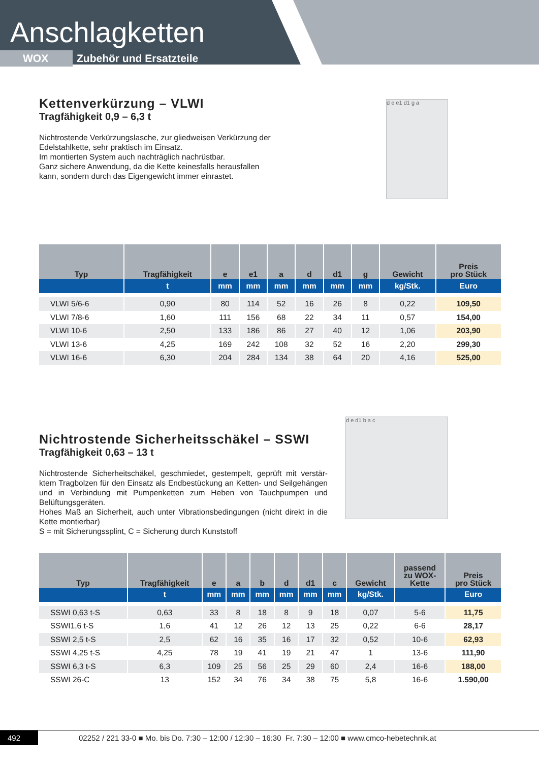Anschlagketten
WOX Zubehör und Ersatzteile
Kettenverkürzung – VLWI
Tragfähigkeit 0,9 – 6,3 t
Nichtrostende Verkürzungslasche, zur gliedweisen Verkürzung der Edelstahlkette, sehr praktisch im Einsatz.
Im montierten System auch nachträglich nachrüstbar.
Ganz sichere Anwendung, da die Kette keinesfalls herausfallen kann, sondern durch das Eigengewicht immer einrastet.
d e e1 d1 g a
| Typ | Tragfähigkeit | e | e1 | a | d | d1 | g | Gewicht | Preis pro Stück |
| --- | --- | --- | --- | --- | --- | --- | --- | --- | --- |
| | t | mm | mm | mm | mm | mm | mm | kg/Stk. | Euro |
| VLWI 5/6-6 | 0,90 | 80 | 114 | 52 | 16 | 26 | 8 | 0,22 | 109,50 |
| VLWI 7/8-6 | 1,60 | 111 | 156 | 68 | 22 | 34 | 11 | 0,57 | 154,00 |
| VLWI 10-6 | 2,50 | 133 | 186 | 86 | 27 | 40 | 12 | 1,06 | 203,90 |
| VLWI 13-6 | 4,25 | 169 | 242 | 108 | 32 | 52 | 16 | 2,20 | 299,30 |
| VLWI 16-6 | 6,30 | 204 | 284 | 134 | 38 | 64 | 20 | 4,16 | 525,00 |
Nichtrostende Sicherheitsschäkel – SSWI
Tragfähigkeit 0,63 – 13 t
Nichtrostende Sicherheitschäkel, geschmiedet, gestempelt, geprüft mit verstär­ktem Tragbolzen für den Einsatz als Endbestückung an Ketten- und Seilgehängen und in Verbindung mit Pumpenketten zum Heben von Tauchpumpen und Belüftungsgeräten.
Hohes Maß an Sicherheit, auch unter Vibrationsbedingungen (nicht direkt in die Kette montierbar)
S = mit Sicherungssplint, C = Sicherung durch Kunststoff
d e d1 b a c
| Typ | Tragfähigkeit | e | a | b | d | d1 | c | Gewicht | passend zu WOX- Kette | Preis pro Stück |
| --- | --- | --- | --- | --- | --- | --- | --- | --- | --- | --- |
| | t | mm | mm | mm | mm | mm | mm | kg/Stk. | | Euro |
| SSWI 0,63 t-S | 0,63 | 33 | 8 | 18 | 8 | 9 | 18 | 0,07 | 5-6 | 11,75 |
| SSWI1,6 t-S | 1,6 | 41 | 12 | 26 | 12 | 13 | 25 | 0,22 | 6-6 | 28,17 |
| SSWI 2,5 t-S | 2,5 | 62 | 16 | 35 | 16 | 17 | 32 | 0,52 | 10-6 | 62,93 |
| SSWI 4,25 t-S | 4,25 | 78 | 19 | 41 | 19 | 21 | 47 | 1 | 13-6 | 111,90 |
| SSWI 6,3 t-S | 6,3 | 109 | 25 | 56 | 25 | 29 | 60 | 2,4 | 16-6 | 188,00 |
| SSWI 26-C | 13 | 152 | 34 | 76 | 34 | 38 | 75 | 5,8 | 16-6 | 1.590,00 |
492 02252 / 221 33-0 ■ Mo. bis Do. 7:30 – 12:00 / 12:30 – 16:30 Fr. 7:30 – 12:00 ■ www.cmco-hebetechnik.at